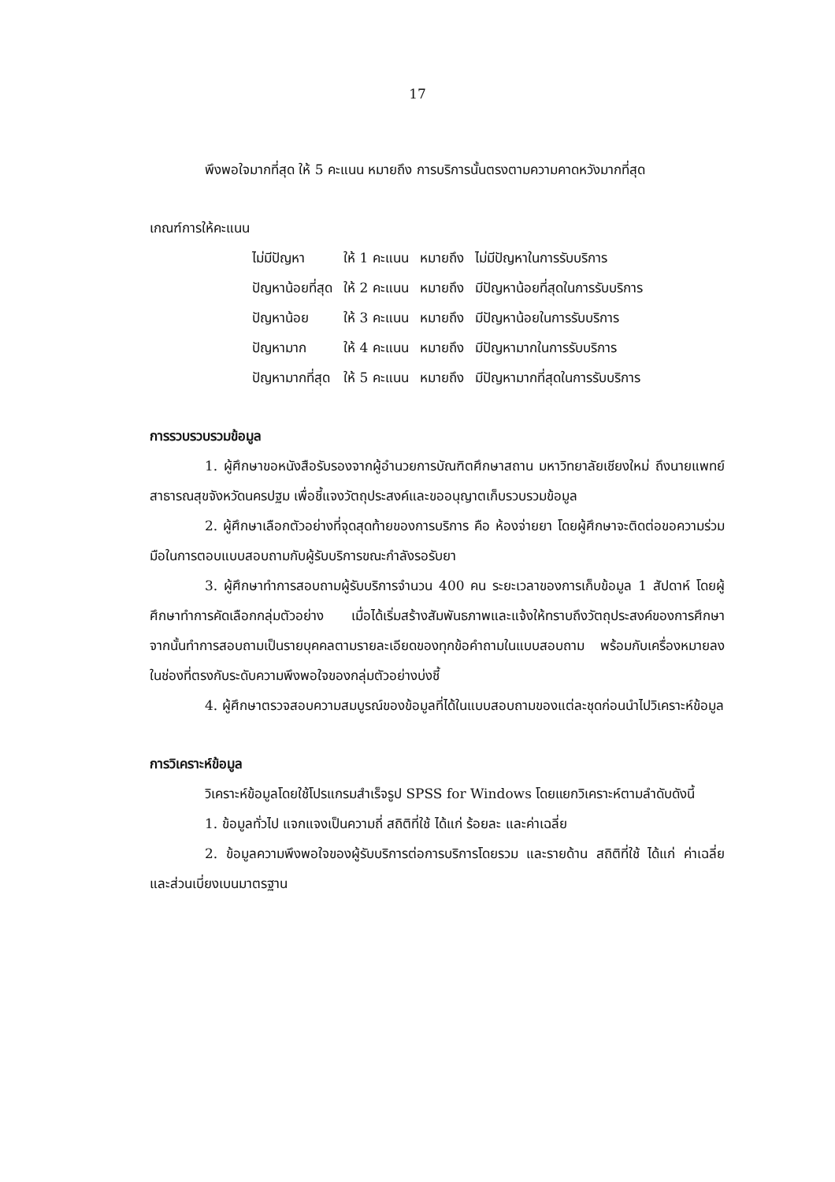17
พึงพอใจมากที่สุด ให้ 5 คะแนน หมายถึง การบริการนั้นตรงตามความคาดหวังมากที่สุด
เกณฑ์การให้คะแนน
| ไม่มีปัญหา | ให้ 1 คะแนน | หมายถึง | ไม่มีปัญหาในการรับบริการ |
| ปัญหาน้อยที่สุด | ให้ 2 คะแนน | หมายถึง | มีปัญหาน้อยที่สุดในการรับบริการ |
| ปัญหาน้อย | ให้ 3 คะแนน | หมายถึง | มีปัญหาน้อยในการรับบริการ |
| ปัญหามาก | ให้ 4 คะแนน | หมายถึง | มีปัญหามากในการรับบริการ |
| ปัญหามากที่สุด | ให้ 5 คะแนน | หมายถึง | มีปัญหามากที่สุดในการรับบริการ |
การรวบรวบรวมข้อมูล
1. ผู้ศึกษาขอหนังสือรับรองจากผู้อำนวยการบัณฑิตศึกษาสถาน มหาวิทยาลัยเชียงใหม่ ถึงนายแพทย์สาธารณสุขจังหวัดนครปฐม เพื่อชี้แจงวัตถุประสงค์และขออนุญาตเก็บรวบรวมข้อมูล
2. ผู้ศึกษาเลือกตัวอย่างที่จุดสุดท้ายของการบริการ คือ ห้องจ่ายยา โดยผู้ศึกษาจะติดต่อขอความร่วมมือในการตอบแบบสอบถามกับผู้รับบริการขณะกำลังรอรับยา
3. ผู้ศึกษาทำการสอบถามผู้รับบริการจำนวน 400 คน ระยะเวลาของการเก็บข้อมูล 1 สัปดาห์ โดยผู้ศึกษาทำการคัดเลือกกลุ่มตัวอย่าง เมื่อได้เริ่มสร้างสัมพันธภาพและแจ้งให้ทราบถึงวัตถุประสงค์ของการศึกษา จากนั้นทำการสอบถามเป็นรายบุคคลตามรายละเอียดของทุกข้อคำถามในแบบสอบถาม พร้อมกับเครื่องหมายลงในช่องที่ตรงกับระดับความพึงพอใจของกลุ่มตัวอย่างบ่งชี้
4. ผู้ศึกษาตรวจสอบความสมบูรณ์ของข้อมูลที่ได้ในแบบสอบถามของแต่ละชุดก่อนนำไปวิเคราะห์ข้อมูล
การวิเคราะห์ข้อมูล
วิเคราะห์ข้อมูลโดยใช้โปรแกรมสำเร็จรูป SPSS for Windows โดยแยกวิเคราะห์ตามลำดับดังนี้
1. ข้อมูลทั่วไป แจกแจงเป็นความถี่ สถิติที่ใช้ ได้แก่ ร้อยละ และค่าเฉลี่ย
2. ข้อมูลความพึงพอใจของผู้รับบริการต่อการบริการโดยรวม และรายด้าน สถิติที่ใช้ ได้แก่ ค่าเฉลี่ย และส่วนเบี่ยงเบนมาตรฐาน